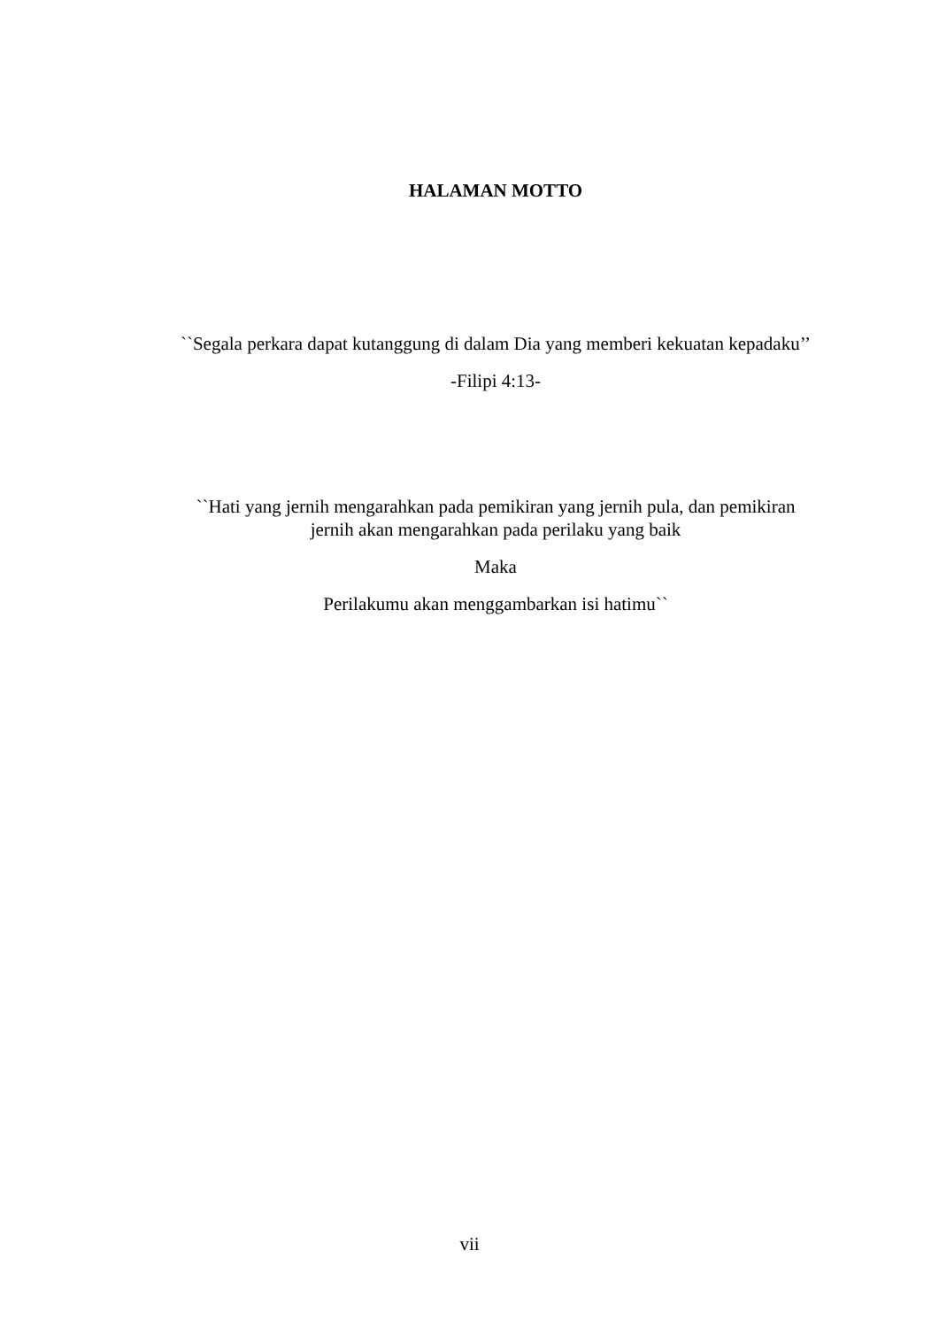HALAMAN MOTTO
``Segala perkara dapat kutanggung di dalam Dia yang memberi kekuatan kepadaku’’
-Filipi 4:13-
``Hati yang jernih mengarahkan pada pemikiran yang jernih pula, dan pemikiran jernih akan mengarahkan pada perilaku yang baik
Maka
Perilakumu akan menggambarkan isi hatimu``
vii